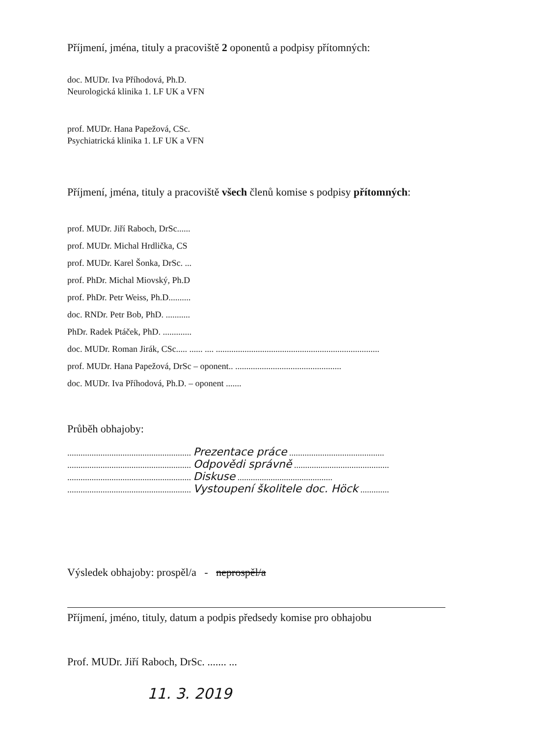Příjmení, jména, tituly a pracoviště 2 oponentů a podpisy přítomných:
doc. MUDr. Iva Příhodová, Ph.D.
Neurologická klinika 1. LF UK a VFN
prof. MUDr. Hana Papežová, CSc.
Psychiatrická klinika 1. LF UK a VFN
Příjmení, jména, tituly a pracoviště všech členů komise s podpisy přítomných:
prof. MUDr. Jiří Raboch, DrSc......
prof. MUDr. Michal Hrdlička, CS
prof. MUDr. Karel Šonka, DrSc. ...
prof. PhDr. Michal Miovský, Ph.D
prof. PhDr. Petr Weiss, Ph.D..........
doc. RNDr. Petr Bob, PhD. ...........
PhDr. Radek Ptáček, PhD. .............
doc. MUDr. Roman Jirák, CSc..... ...... .... ..........................................................................
prof. MUDr. Hana Papežová, DrSc – oponent.. ................................................
doc. MUDr. Iva Příhodová, Ph.D. – oponent .......
Průběh obhajoby:
........................................................ Prezentace práce ...........................................
........................................................ Odpovědi správně ...........................................
........................................................ Diskuse ...........................................
........................................................ Vystoupení školitele doc. Höck .............
Výsledek obhajoby: prospěl/a - neprospěl/a
Příjmení, jméno, tituly, datum a podpis předsedy komise pro obhajobu
Prof. MUDr. Jiří Raboch, DrSc. ....... ...
11. 3. 2019